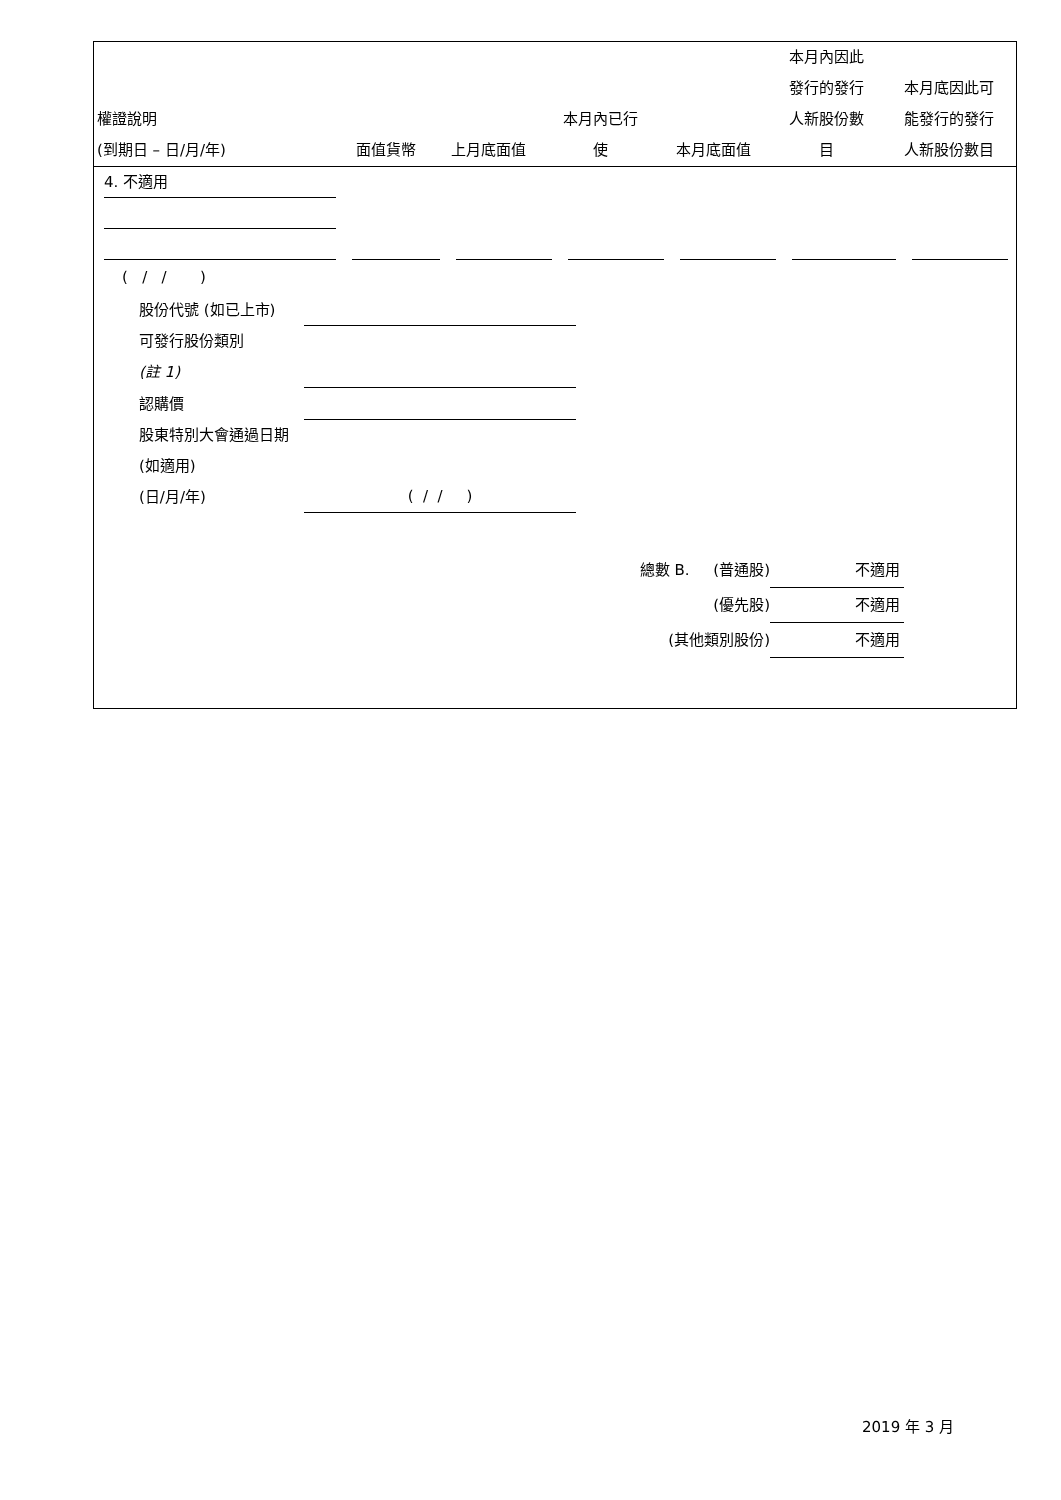| 權證說明 (到期日 – 日/月/年) | 面值貨幣 | 上月底面值 | 本月內已行 使 | 本月底面值 | 本月內因此 發行的發行 人新股份數 目 | 本月底因此可 能發行的發行 人新股份數目 |
| --- | --- | --- | --- | --- | --- | --- |
4. 不適用
( / / )
股份代號 (如已上市)
可發行股份類別
(註 1)
認購價
股東特別大會通過日期 (如適用)
(日/月/年)
( / / )
總數 B. (普通股) 不適用
(優先股) 不適用
(其他類別股份) 不適用
2019 年 3 月